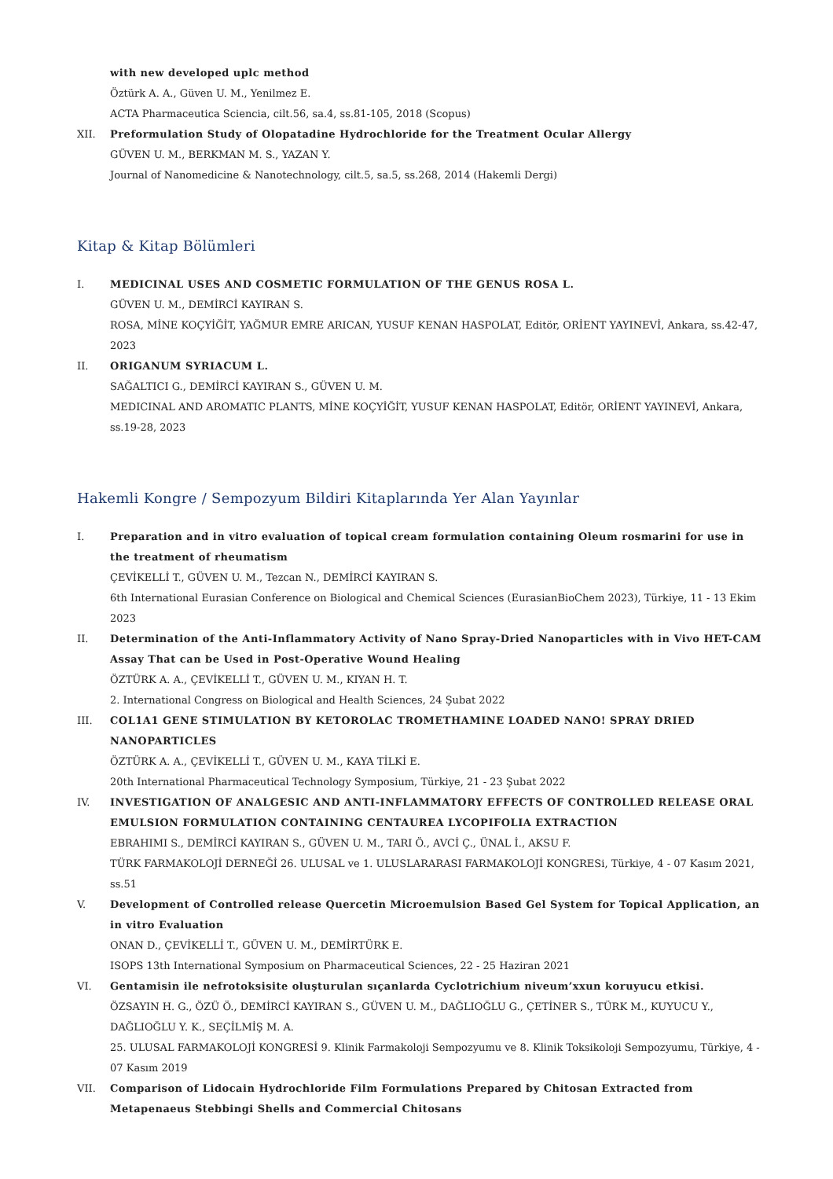with new developed uplc method
Öztürk A. A., Güven U. M., Yenilmez E.
ACTA Pharmaceutica Sciencia, cilt.56, sa.4, ss.81-105, 2018 (Scopus)
XII. Preformulation Study of Olopatadine Hydrochloride for the Treatment Ocular Allergy
GÜVEN U. M., BERKMAN M. S., YAZAN Y.
Journal of Nanomedicine & Nanotechnology, cilt.5, sa.5, ss.268, 2014 (Hakemli Dergi)
Kitap & Kitap Bölümleri
I. MEDICINAL USES AND COSMETIC FORMULATION OF THE GENUS ROSA L.
GÜVEN U. M., DEMİRCİ KAYIRAN S.
ROSA, MİNE KOÇYİĞİT, YAĞMUR EMRE ARICAN, YUSUF KENAN HASPOLAT, Editör, ORİENT YAYINEVİ, Ankara, ss.42-47, 2023
II. ORIGANUM SYRIACUM L.
SAĞALTICI G., DEMİRCİ KAYIRAN S., GÜVEN U. M.
MEDICINAL AND AROMATIC PLANTS, MİNE KOÇYİĞİT, YUSUF KENAN HASPOLAT, Editör, ORİENT YAYINEVİ, Ankara, ss.19-28, 2023
Hakemli Kongre / Sempozyum Bildiri Kitaplarında Yer Alan Yayınlar
I. Preparation and in vitro evaluation of topical cream formulation containing Oleum rosmarini for use in the treatment of rheumatism
ÇEVİKELLİ T., GÜVEN U. M., Tezcan N., DEMİRCİ KAYIRAN S.
6th International Eurasian Conference on Biological and Chemical Sciences (EurasianBioChem 2023), Türkiye, 11 - 13 Ekim 2023
II. Determination of the Anti-Inflammatory Activity of Nano Spray-Dried Nanoparticles with in Vivo HET-CAM Assay That can be Used in Post-Operative Wound Healing
ÖZTÜRK A. A., ÇEVİKELLİ T., GÜVEN U. M., KIYAN H. T.
2. International Congress on Biological and Health Sciences, 24 Şubat 2022
III. COL1A1 GENE STIMULATION BY KETOROLAC TROMETHAMINE LOADED NANO! SPRAY DRIED NANOPARTICLES
ÖZTÜRK A. A., ÇEVİKELLİ T., GÜVEN U. M., KAYA TİLKİ E.
20th International Pharmaceutical Technology Symposium, Türkiye, 21 - 23 Şubat 2022
IV. INVESTIGATION OF ANALGESIC AND ANTI-INFLAMMATORY EFFECTS OF CONTROLLED RELEASE ORAL EMULSION FORMULATION CONTAINING CENTAUREA LYCOPIFOLIA EXTRACTION
EBRAHIMI S., DEMİRCİ KAYIRAN S., GÜVEN U. M., TARI Ö., AVCİ Ç., ÜNAL İ., AKSU F.
TÜRK FARMAKOLOJİ DERNEĞİ 26. ULUSAL ve 1. ULUSLARARASI FARMAKOLOJİ KONGRESi, Türkiye, 4 - 07 Kasım 2021, ss.51
V. Development of Controlled release Quercetin Microemulsion Based Gel System for Topical Application, an in vitro Evaluation
ONAN D., ÇEVİKELLİ T., GÜVEN U. M., DEMİRTÜRK E.
ISOPS 13th International Symposium on Pharmaceutical Sciences, 22 - 25 Haziran 2021
VI. Gentamisin ile nefrotoksisite oluşturulan sıçanlarda Cyclotrichium niveum’xxun koruyucu etkisi.
ÖZSAYIN H. G., ÖZÜ Ö., DEMİRCİ KAYIRAN S., GÜVEN U. M., DAĞLIOĞLU G., ÇETİNER S., TÜRK M., KUYUCU Y., DAĞLIOĞLU Y. K., SEÇİLMİŞ M. A.
25. ULUSAL FARMAKOLOJİ KONGRESİ 9. Klinik Farmakoloji Sempozyumu ve 8. Klinik Toksikoloji Sempozyumu, Türkiye, 4 - 07 Kasım 2019
VII. Comparison of Lidocain Hydrochloride Film Formulations Prepared by Chitosan Extracted from Metapenaeus Stebbingi Shells and Commercial Chitosans